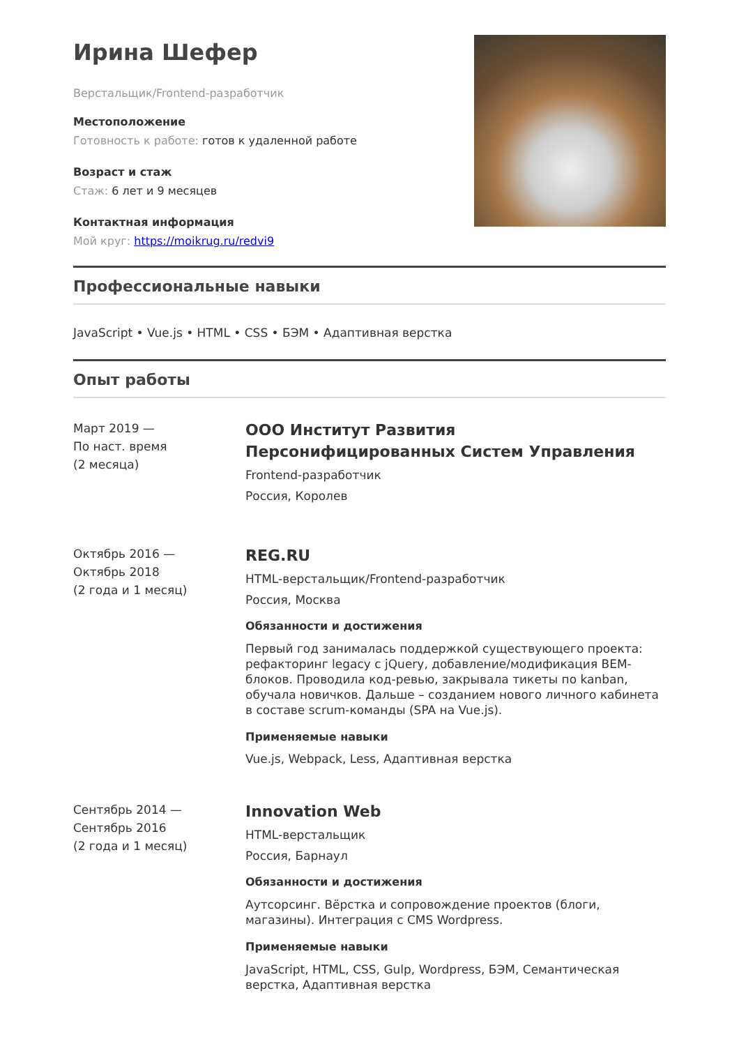Ирина Шефер
Верстальщик/Frontend-разработчик
Местоположение
Готовность к работе: готов к удаленной работе
Возраст и стаж
Стаж: 6 лет и 9 месяцев
Контактная информация
Мой круг: https://moikrug.ru/redvi9
Профессиональные навыки
JavaScript • Vue.js • HTML • CSS • БЭМ • Адаптивная верстка
Опыт работы
Март 2019 —
По наст. время
(2 месяца)
ООО Институт Развития Персонифицированных Систем Управления
Frontend-разработчик
Россия, Королев
Октябрь 2016 —
Октябрь 2018
(2 года и 1 месяц)
REG.RU
HTML-верстальщик/Frontend-разработчик
Россия, Москва
Обязанности и достижения
Первый год занималась поддержкой существующего проекта: рефакторинг legacy с jQuery, добавление/модификация BEM-блоков. Проводила код-ревью, закрывала тикеты по kanban, обучала новичков. Дальше – созданием нового личного кабинета в составе scrum-команды (SPA на Vue.js).
Применяемые навыки
Vue.js, Webpack, Less, Адаптивная верстка
Сентябрь 2014 —
Сентябрь 2016
(2 года и 1 месяц)
Innovation Web
HTML-верстальщик
Россия, Барнаул
Обязанности и достижения
Аутсорсинг. Вёрстка и сопровождение проектов (блоги, магазины). Интеграция с CMS Wordpress.
Применяемые навыки
JavaScript, HTML, CSS, Gulp, Wordpress, БЭМ, Семантическая верстка, Адаптивная верстка